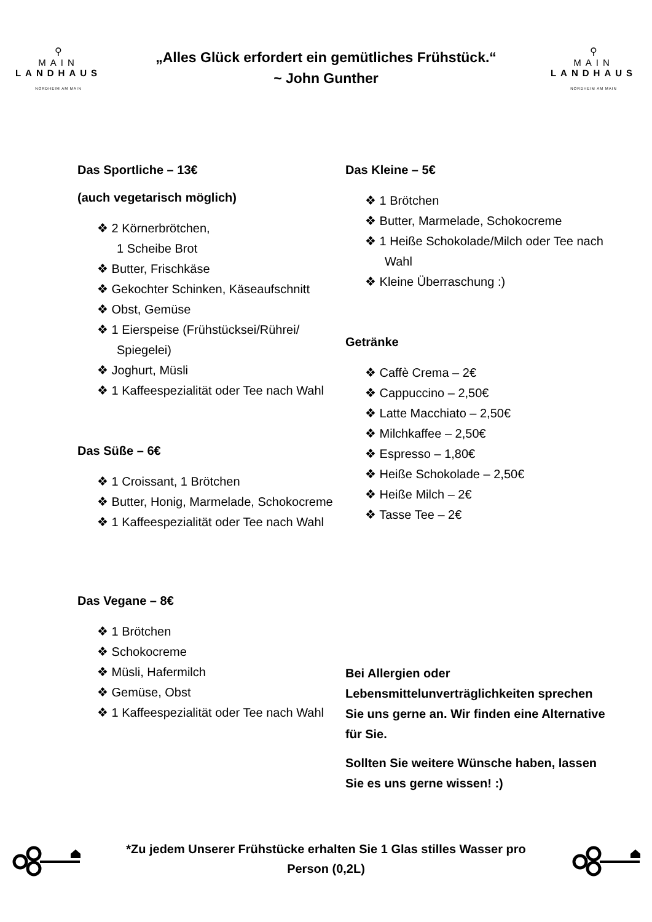⚲
MAIN
LANDHAUS
NORDHEIM AM MAIN
„Alles Glück erfordert ein gemütliches Frühstück.“
~ John Gunther
⚲
MAIN
LANDHAUS
NORDHEIM AM MAIN
Das Sportliche – 13€
(auch vegetarisch möglich)
❖ 2 Körnerbrötchen,
1 Scheibe Brot
❖ Butter, Frischkäse
❖ Gekochter Schinken, Käseaufschnitt
❖ Obst, Gemüse
❖ 1 Eierspeise (Frühstücksei/Rührei/ Spiegelei)
❖ Joghurt, Müsli
❖ 1 Kaffeespezialität oder Tee nach Wahl
Das Süße – 6€
❖ 1 Croissant, 1 Brötchen
❖ Butter, Honig, Marmelade, Schokocreme
❖ 1 Kaffeespezialität oder Tee nach Wahl
Das Vegane – 8€
❖ 1 Brötchen
❖ Schokocreme
❖ Müsli, Hafermilch
❖ Gemüse, Obst
❖ 1 Kaffeespezialität oder Tee nach Wahl
Das Kleine – 5€
❖ 1 Brötchen
❖ Butter, Marmelade, Schokocreme
❖ 1 Heiße Schokolade/Milch oder Tee nach Wahl
❖ Kleine Überraschung :)
Getränke
❖ Caffè Crema – 2€
❖ Cappuccino – 2,50€
❖ Latte Macchiato – 2,50€
❖ Milchkaffee – 2,50€
❖ Espresso – 1,80€
❖ Heiße Schokolade – 2,50€
❖ Heiße Milch – 2€
❖ Tasse Tee – 2€
Bei Allergien oder Lebensmittelunverträglichkeiten sprechen Sie uns gerne an. Wir finden eine Alternative für Sie.
Sollten Sie weitere Wünsche haben, lassen Sie es uns gerne wissen! :)
*Zu jedem Unserer Frühstücke erhalten Sie 1 Glas stilles Wasser pro Person (0,2L)